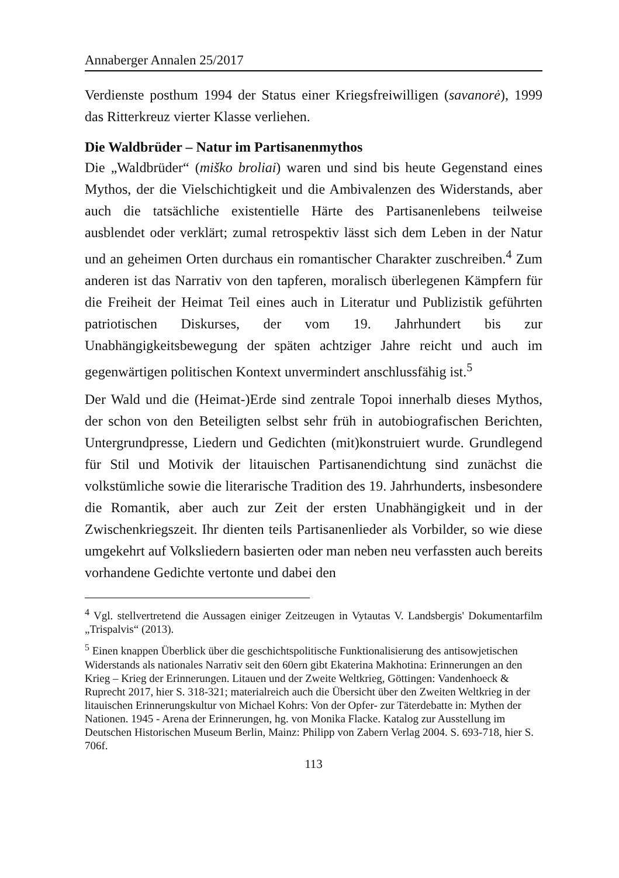Annaberger Annalen 25/2017
Verdienste posthum 1994 der Status einer Kriegsfreiwilligen (savanorė), 1999 das Ritterkreuz vierter Klasse verliehen.
Die Waldbrüder – Natur im Partisanenmythos
Die „Waldbrüder“ (miško broliai) waren und sind bis heute Gegenstand eines Mythos, der die Vielschichtigkeit und die Ambivalenzen des Widerstands, aber auch die tatsächliche existentielle Härte des Partisanenlebens teilweise ausblendet oder verklärt; zumal retrospektiv lässt sich dem Leben in der Natur und an geheimen Orten durchaus ein romantischer Charakter zuschreiben.<sup>4</sup> Zum anderen ist das Narrativ von den tapferen, moralisch überlegenen Kämpfern für die Freiheit der Heimat Teil eines auch in Literatur und Publizistik geführten patriotischen Diskurses, der vom 19. Jahrhundert bis zur Unabhängigkeitsbewegung der späten achtziger Jahre reicht und auch im gegenwärtigen politischen Kontext unvermindert anschlussfähig ist.<sup>5</sup>
Der Wald und die (Heimat-)Erde sind zentrale Topoi innerhalb dieses Mythos, der schon von den Beteiligten selbst sehr früh in autobiografischen Berichten, Untergrundpresse, Liedern und Gedichten (mit)konstruiert wurde. Grundlegend für Stil und Motivik der litauischen Partisanendichtung sind zunächst die volkstümliche sowie die literarische Tradition des 19. Jahrhunderts, insbesondere die Romantik, aber auch zur Zeit der ersten Unabhängigkeit und in der Zwischenkriegszeit. Ihr dienten teils Partisanenlieder als Vorbilder, so wie diese umgekehrt auf Volksliedern basierten oder man neben neu verfassten auch bereits vorhandene Gedichte vertonte und dabei den
<sup>4</sup> Vgl. stellvertretend die Aussagen einiger Zeitzeugen in Vytautas V. Landsbergis' Dokumentarfilm „Trispalvis“ (2013).
<sup>5</sup> Einen knappen Überblick über die geschichtspolitische Funktionalisierung des antisowjetischen Widerstands als nationales Narrativ seit den 60ern gibt Ekaterina Makhotina: Erinnerungen an den Krieg – Krieg der Erinnerungen. Litauen und der Zweite Weltkrieg, Göttingen: Vandenhoeck & Ruprecht 2017, hier S. 318-321; materialreich auch die Übersicht über den Zweiten Weltkrieg in der litauischen Erinnerungskultur von Michael Kohrs: Von der Opfer- zur Täterdebatte in: Mythen der Nationen. 1945 - Arena der Erinnerungen, hg. von Monika Flacke. Katalog zur Ausstellung im Deutschen Historischen Museum Berlin, Mainz: Philipp von Zabern Verlag 2004. S. 693-718, hier S. 706f.
113